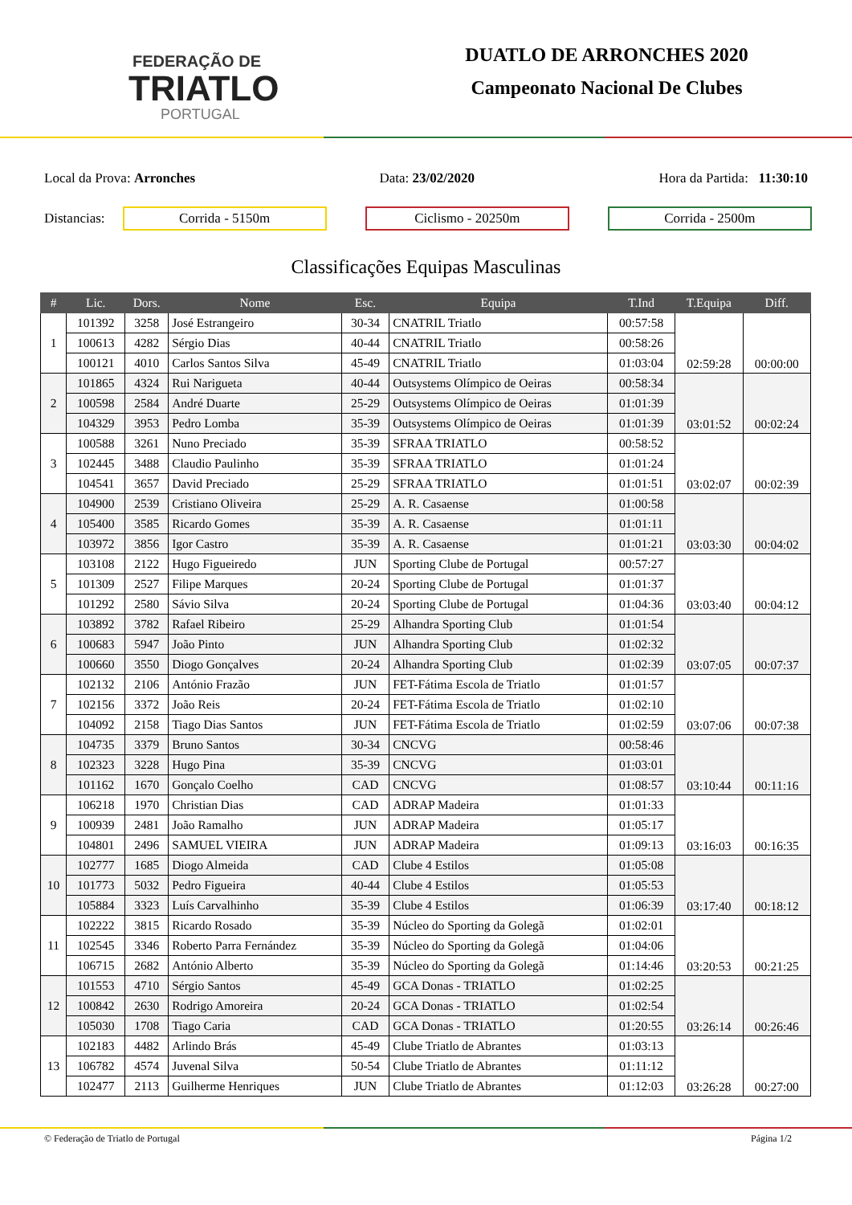FEDERAÇÃO DE
TRIATLO
PORTUGAL
DUATLO DE ARRONCHES 2020
Campeonato Nacional De Clubes
Local da Prova: Arronches Data: 23/02/2020 Hora da Partida: 11:30:10
Distancias:
Corrida - 5150m Ciclismo - 20250m Corrida - 2500m
Classificações Equipas Masculinas
| # | Lic. | Dors. | Nome | Esc. | Equipa | T.Ind | T.Equipa | Diff. |
| --- | --- | --- | --- | --- | --- | --- | --- | --- |
| 1 | 101392 | 3258 | José Estrangeiro | 30-34 | CNATRIL Triatlo | 00:57:58 | 02:59:28 | 00:00:00 |
| | 100613 | 4282 | Sérgio Dias | 40-44 | CNATRIL Triatlo | 00:58:26 | | |
| | 100121 | 4010 | Carlos Santos Silva | 45-49 | CNATRIL Triatlo | 01:03:04 | | |
| 2 | 101865 | 4324 | Rui Narigueta | 40-44 | Outsystems Olímpico de Oeiras | 00:58:34 | 03:01:52 | 00:02:24 |
| | 100598 | 2584 | André Duarte | 25-29 | Outsystems Olímpico de Oeiras | 01:01:39 | | |
| | 104329 | 3953 | Pedro Lomba | 35-39 | Outsystems Olímpico de Oeiras | 01:01:39 | | |
| 3 | 100588 | 3261 | Nuno Preciado | 35-39 | SFRAA TRIATLO | 00:58:52 | 03:02:07 | 00:02:39 |
| | 102445 | 3488 | Claudio Paulinho | 35-39 | SFRAA TRIATLO | 01:01:24 | | |
| | 104541 | 3657 | David Preciado | 25-29 | SFRAA TRIATLO | 01:01:51 | | |
| 4 | 104900 | 2539 | Cristiano Oliveira | 25-29 | A. R. Casaense | 01:00:58 | 03:03:30 | 00:04:02 |
| | 105400 | 3585 | Ricardo Gomes | 35-39 | A. R. Casaense | 01:01:11 | | |
| | 103972 | 3856 | Igor Castro | 35-39 | A. R. Casaense | 01:01:21 | | |
| 5 | 103108 | 2122 | Hugo Figueiredo | JUN | Sporting Clube de Portugal | 00:57:27 | 03:03:40 | 00:04:12 |
| | 101309 | 2527 | Filipe Marques | 20-24 | Sporting Clube de Portugal | 01:01:37 | | |
| | 101292 | 2580 | Sávio Silva | 20-24 | Sporting Clube de Portugal | 01:04:36 | | |
| 6 | 103892 | 3782 | Rafael Ribeiro | 25-29 | Alhandra Sporting Club | 01:01:54 | 03:07:05 | 00:07:37 |
| | 100683 | 5947 | João Pinto | JUN | Alhandra Sporting Club | 01:02:32 | | |
| | 100660 | 3550 | Diogo Gonçalves | 20-24 | Alhandra Sporting Club | 01:02:39 | | |
| 7 | 102132 | 2106 | António Frazão | JUN | FET-Fátima Escola de Triatlo | 01:01:57 | 03:07:06 | 00:07:38 |
| | 102156 | 3372 | João Reis | 20-24 | FET-Fátima Escola de Triatlo | 01:02:10 | | |
| | 104092 | 2158 | Tiago Dias Santos | JUN | FET-Fátima Escola de Triatlo | 01:02:59 | | |
| 8 | 104735 | 3379 | Bruno Santos | 30-34 | CNCVG | 00:58:46 | 03:10:44 | 00:11:16 |
| | 102323 | 3228 | Hugo Pina | 35-39 | CNCVG | 01:03:01 | | |
| | 101162 | 1670 | Gonçalo Coelho | CAD | CNCVG | 01:08:57 | | |
| 9 | 106218 | 1970 | Christian Dias | CAD | ADRAP Madeira | 01:01:33 | 03:16:03 | 00:16:35 |
| | 100939 | 2481 | João Ramalho | JUN | ADRAP Madeira | 01:05:17 | | |
| | 104801 | 2496 | SAMUEL VIEIRA | JUN | ADRAP Madeira | 01:09:13 | | |
| 10 | 102777 | 1685 | Diogo Almeida | CAD | Clube 4 Estilos | 01:05:08 | 03:17:40 | 00:18:12 |
| | 101773 | 5032 | Pedro Figueira | 40-44 | Clube 4 Estilos | 01:05:53 | | |
| | 105884 | 3323 | Luís Carvalhinho | 35-39 | Clube 4 Estilos | 01:06:39 | | |
| 11 | 102222 | 3815 | Ricardo Rosado | 35-39 | Núcleo do Sporting da Golegã | 01:02:01 | 03:20:53 | 00:21:25 |
| | 102545 | 3346 | Roberto Parra Fernández | 35-39 | Núcleo do Sporting da Golegã | 01:04:06 | | |
| | 106715 | 2682 | António Alberto | 35-39 | Núcleo do Sporting da Golegã | 01:14:46 | | |
| 12 | 101553 | 4710 | Sérgio Santos | 45-49 | GCA Donas - TRIATLO | 01:02:25 | 03:26:14 | 00:26:46 |
| | 100842 | 2630 | Rodrigo Amoreira | 20-24 | GCA Donas - TRIATLO | 01:02:54 | | |
| | 105030 | 1708 | Tiago Caria | CAD | GCA Donas - TRIATLO | 01:20:55 | | |
| 13 | 102183 | 4482 | Arlindo Brás | 45-49 | Clube Triatlo de Abrantes | 01:03:13 | 03:26:28 | 00:27:00 |
| | 106782 | 4574 | Juvenal Silva | 50-54 | Clube Triatlo de Abrantes | 01:11:12 | | |
| | 102477 | 2113 | Guilherme Henriques | JUN | Clube Triatlo de Abrantes | 01:12:03 | | |
© Federação de Triatlo de Portugal Página 1/2